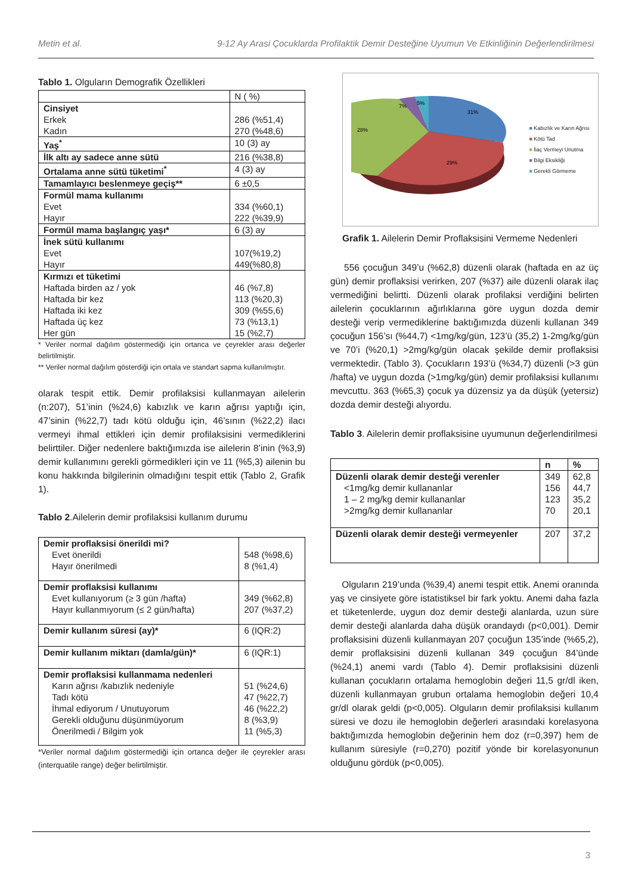Metin et al. 9-12 Ay Arasi Çocuklarda Profilaktik Demir Desteğine Uyumun Ve Etkinliğinin Değerlendirilmesi
Tablo 1. Olguların Demografik Özellikleri
| | N ( %) |
| Cinsiyet Erkek Kadın | 286 (%51,4) 270 (%48,6) |
| Yaş<sup>*</sup> | 10 (3) ay |
| İlk altı ay sadece anne sütü | 216 (%38,8) |
| Ortalama anne sütü tüketimi<sup>*</sup> | 4 (3) ay |
| Tamamlayıcı beslenmeye geçiş** | 6 ±0,5 |
| Formül mama kullanımı Evet Hayır | 334 (%60,1) 222 (%39,9) |
| Formül mama başlangıç yaşı* | 6 (3) ay |
| İnek sütü kullanımı Evet Hayır | 107(%19,2) 449(%80,8) |
| Kırmızı et tüketimi Haftada birden az / yok Haftada bir kez Haftada iki kez Haftada üç kez Her gün | 46 (%7,8) 113 (%20,3) 309 (%55,6) 73 (%13,1) 15 (%2,7) |
* Veriler normal dağılım göstermediği için ortanca ve çeyrekler arası değerler belirtilmiştir.
** Veriler normal dağılım gösterdiği için ortala ve standart sapma kullanılmıştır.
olarak tespit ettik. Demir profilaksisi kullanmayan ailelerin (n:207), 51’inin (%24,6) kabızlık ve karın ağrısı yaptığı için, 47’sinin (%22,7) tadı kötü olduğu için, 46’sının (%22,2) ilacı vermeyi ihmal ettikleri için demir profilaksisini vermediklerini belirttiler. Diğer nedenlere baktığımızda ise ailelerin 8’inin (%3,9) demir kullanımını gerekli görmedikleri için ve 11 (%5,3) ailenin bu konu hakkında bilgilerinin olmadığını tespit ettik (Tablo 2, Grafik 1).
Tablo 2.Ailelerin demir profilaksisi kullanım durumu
| Demir proflaksisi önerildi mi? Evet önerildi Hayır önerilmedi | 548 (%98,6) 8 (%1,4) |
| Demir proflaksisi kullanımı Evet kullanıyorum (≥ 3 gün /hafta) Hayır kullanmıyorum (≤ 2 gün/hafta) | 349 (%62,8) 207 (%37,2) |
| Demir kullanım süresi (ay)* | 6 (IQR:2) |
| Demir kullanım miktarı (damla/gün)* | 6 (IQR:1) |
| Demir proflaksisi kullanmama nedenleri Karın ağrısı /kabızlık nedeniyle Tadı kötü İhmal ediyorum / Unutuyorum Gerekli olduğunu düşünmüyorum Önerilmedi / Bilgim yok | 51 (%24,6) 47 (%22,7) 46 (%22,2) 8 (%3,9) 11 (%5,3) |
*Veriler normal dağılım göstermediği için ortanca değer ile çeyrekler arası (interquatile range) değer belirtilmiştir.
31%
29%
28%
7%
5%
■ Kabızlık ve Karın Ağrısı
■ Kötü Tad
■ İlaç Vermeyi Unutma
■ Bilgi Eksikliği
■ Gerekli Görmeme
Grafik 1. Ailelerin Demir Proflaksisini Vermeme Nedenleri
556 çocuğun 349’u (%62,8) düzenli olarak (haftada en az üç gün) demir proflaksisi verirken, 207 (%37) aile düzenli olarak ilaç vermediğini belirtti. Düzenli olarak profilaksi verdiğini belirten ailelerin çocuklarının ağırlıklarına göre uygun dozda demir desteği verip vermediklerine baktığımızda düzenli kullanan 349 çocuğun 156’sı (%44,7) <1mg/kg/gün, 123’ü (35,2) 1-2mg/kg/gün ve 70’i (%20,1) >2mg/kg/gün olacak şekilde demir proflaksisi vermektedir. (Tablo 3). Çocukların 193’ü (%34,7) düzenli (>3 gün /hafta) ve uygun dozda (>1mg/kg/gün) demir profilaksisi kullanımı mevcuttu. 363 (%65,3) çocuk ya düzensiz ya da düşük (yetersiz) dozda demir desteği alıyordu.
Tablo 3. Ailelerin demir proflaksisine uyumunun değerlendirilmesi
| | n | % |
| --- | --- | --- |
| Düzenli olarak demir desteği verenler <1mg/kg demir kullananlar 1 – 2 mg/kg demir kullananlar >2mg/kg demir kullananlar | 349 156 123 70 | 62,8 44,7 35,2 20,1 |
| Düzenli olarak demir desteği vermeyenler | 207 | 37,2 |
Olguların 219’unda (%39,4) anemi tespit ettik. Anemi oranında yaş ve cinsiyete göre istatistiksel bir fark yoktu. Anemi daha fazla et tüketenlerde, uygun doz demir desteği alanlarda, uzun süre demir desteği alanlarda daha düşük orandaydı (p<0,001). Demir proflaksisini düzenli kullanmayan 207 çocuğun 135’inde (%65,2), demir proflaksisini düzenli kullanan 349 çocuğun 84’ünde (%24,1) anemi vardı (Tablo 4). Demir proflaksisini düzenli kullanan çocukların ortalama hemoglobin değeri 11,5 gr/dl iken, düzenli kullanmayan grubun ortalama hemoglobin değeri 10,4 gr/dl olarak geldi (p<0,005). Olguların demir profilaksisi kullanım süresi ve dozu ile hemoglobin değerleri arasındaki korelasyona baktığımızda hemoglobin değerinin hem doz (r=0,397) hem de kullanım süresiyle (r=0,270) pozitif yönde bir korelasyonunun olduğunu gördük (p<0,005).
3